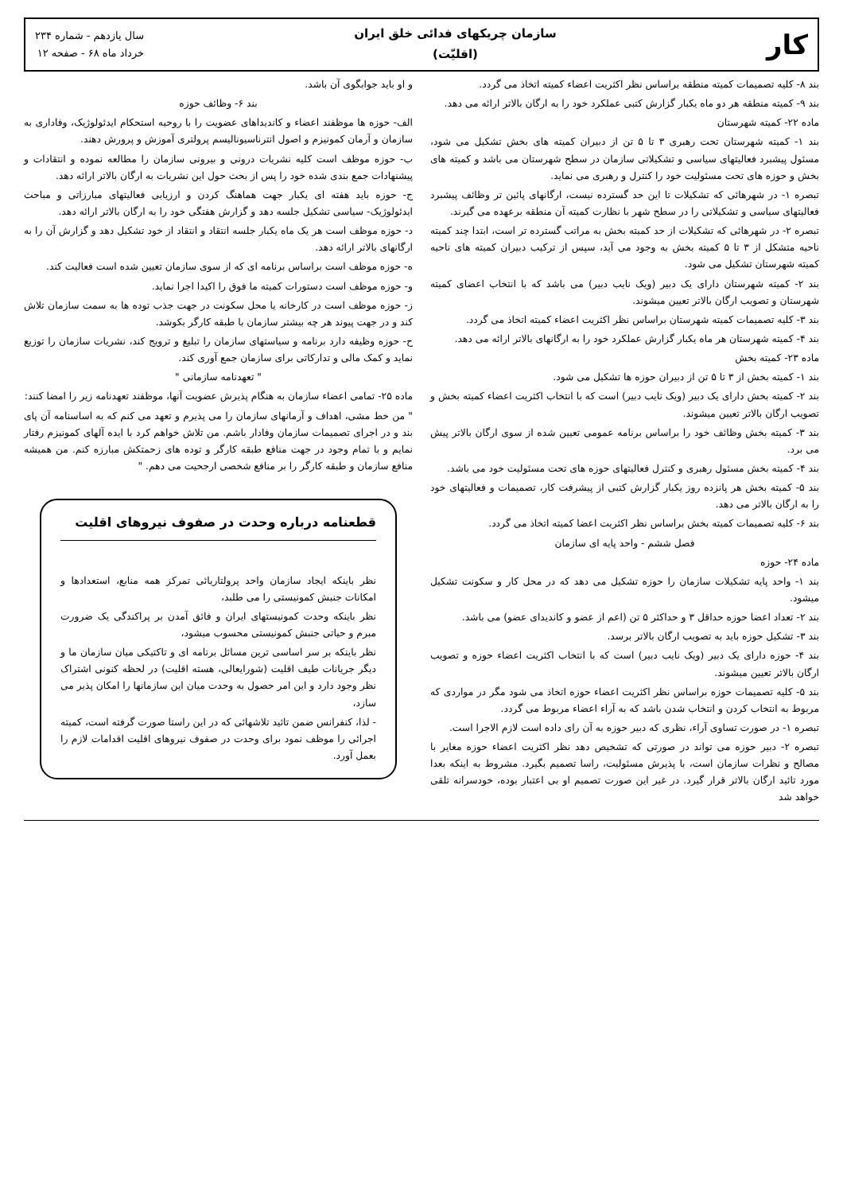کار
سازمان چریکهای فدائی خلق ایران
(اقلیّت)
سال یازدهم - شماره ۲۳۴
خرداد ماه ۶۸ - صفحه ۱۲
بند ۸- کلیه تصمیمات کمیته منطقه براساس نظر اکثریت اعضاء کمیته اتخاذ می گردد.
بند ۹- کمیته منطقه هر دو ماه یکبار گزارش کتبی عملکرد خود را به ارگان بالاتر ارائه می دهد.
ماده ۲۲- کمیته شهرستان
بند ۱- کمیته شهرستان تحت رهبری ۳ تا ۵ تن از دبیران کمیته های بخش تشکیل می شود، مسئول پیشبرد فعالیتهای سیاسی و تشکیلاتی سازمان در سطح شهرستان می باشد و کمیته های بخش و حوزه های تحت مسئولیت خود را کنترل و رهبری می نماید.
تبصره ۱- در شهرهائی که تشکیلات تا این حد گسترده نیست، ارگانهای پائین تر وظائف پیشبرد فعالیتهای سیاسی و تشکیلاتی را در سطح شهر با نظارت کمیته آن منطقه برعهده می گیرند.
تبصره ۲- در شهرهائی که تشکیلات از حد کمیته بخش به مراتب گسترده تر است، ابتدا چند کمیته ناحیه متشکل از ۳ تا ۵ کمیته بخش به وجود می آید، سپس از ترکیب دبیران کمیته های ناحیه کمیته شهرستان تشکیل می شود.
بند ۲- کمیته شهرستان دارای یک دبیر (ویک نایب دبیر) می باشد که با انتخاب اعضای کمیته شهرستان و تصویب ارگان بالاتر تعیین میشوند.
بند ۳- کلیه تصمیمات کمیته شهرستان براساس نظر اکثریت اعضاء کمیته اتخاذ می گردد.
بند ۴- کمیته شهرستان هر ماه یکبار گزارش عملکرد خود را به ارگانهای بالاتر ارائه می دهد.
ماده ۲۳- کمیته بخش
بند ۱- کمیته بخش از ۳ تا ۵ تن از دبیران حوزه ها تشکیل می شود.
بند ۲- کمیته بخش دارای یک دبیر (ویک نایب دبیر) است که با انتخاب اکثریت اعضاء کمیته بخش و تصویب ارگان بالاتر تعیین میشوند.
بند ۳- کمیته بخش وظائف خود را براساس برنامه عمومی تعیین شده از سوی ارگان بالاتر پیش می برد.
بند ۴- کمیته بخش مسئول رهبری و کنترل فعالیتهای حوزه های تحت مسئولیت خود می باشد.
بند ۵- کمیته بخش هر پانزده روز یکبار گزارش کتبی از پیشرفت کار، تصمیمات و فعالیتهای خود را به ارگان بالاتر می دهد.
بند ۶- کلیه تصمیمات کمیته بخش براساس نظر اکثریت اعضا کمیته اتخاذ می گردد.
فصل ششم - واحد پایه ای سازمان
ماده ۲۴- حوزه
بند ۱- واحد پایه تشکیلات سازمان را حوزه تشکیل می دهد که در محل کار و سکونت تشکیل میشود.
بند ۲- تعداد اعضا حوزه حداقل ۳ و حداکثر ۵ تن (اعم از عضو و کاندیدای عضو) می باشد.
بند ۳- تشکیل حوزه باید به تصویب ارگان بالاتر برسد.
بند ۴- حوزه دارای یک دبیر (ویک نایب دبیر) است که با انتخاب اکثریت اعضاء حوزه و تصویب ارگان بالاتر تعیین میشوند.
بند ۵- کلیه تصمیمات حوزه براساس نظر اکثریت اعضاء حوزه اتخاذ می شود مگر در مواردی که مربوط به انتخاب کردن و انتخاب شدن باشد که به آراء اعضاء مربوط می گردد.
تبصره ۱- در صورت تساوی آراء، نظری که دبیر حوزه به آن رای داده است لازم الاجرا است.
تبصره ۲- دبیر حوزه می تواند در صورتی که تشخیص دهد نظر اکثریت اعضاء حوزه مغایر با مصالح و نظرات سازمان است، با پذیرش مسئولیت، راسا تصمیم بگیرد. مشروط به اینکه بعدا مورد تائید ارگان بالاتر قرار گیرد. در غیر این صورت تصمیم او بی اعتبار بوده، خودسرانه تلقی خواهد شد
و او باید جوابگوی آن باشد.
بند ۶- وظائف حوزه
الف- حوزه ها موظفند اعضاء و کاندیداهای عضویت را با روحیه استحکام ایدئولوژیک، وفاداری به سازمان و آرمان کمونیزم و اصول انترناسیونالیسم پرولتری آموزش و پرورش دهند.
ب- حوزه موظف است کلیه نشریات درونی و بیرونی سازمان را مطالعه نموده و انتقادات و پیشنهادات جمع بندی شده خود را پس از بحث حول این نشریات به ارگان بالاتر ارائه دهد.
ج- حوزه باید هفته ای یکبار جهت هماهنگ کردن و ارزیابی فعالیتهای مبارزاتی و مباحث ایدئولوژیک- سیاسی تشکیل جلسه دهد و گزارش هفتگی خود را به ارگان بالاتر ارائه دهد.
د- حوزه موظف است هر یک ماه یکبار جلسه انتقاد و انتقاد از خود تشکیل دهد و گزارش آن را به ارگانهای بالاتر ارائه دهد.
ه- حوزه موظف است براساس برنامه ای که از سوی سازمان تعیین شده است فعالیت کند.
و- حوزه موظف است دستورات کمیته ما فوق را اکیدا اجرا نماید.
ز- حوزه موظف است در کارخانه یا محل سکونت در جهت جذب توده ها به سمت سازمان تلاش کند و در جهت پیوند هر چه بیشتر سازمان با طبقه کارگر بکوشد.
ح- حوزه وظیفه دارد برنامه و سیاستهای سازمان را تبلیغ و ترویج کند، نشریات سازمان را توزیع نماید و کمک مالی و تدارکاتی برای سازمان جمع آوری کند.
" تعهدنامه سازمانی "
ماده ۲۵- تمامی اعضاء سازمان به هنگام پذیرش عضویت آنها، موظفند تعهدنامه زیر را امضا کنند:
" من خط مشی، اهداف و آرمانهای سازمان را می پذیرم و تعهد می کنم که به اساسنامه آن پای بند و در اجرای تصمیمات سازمان وفادار باشم. من تلاش خواهم کرد با ایده آلهای کمونیزم رفتار نمایم و با تمام وجود در جهت منافع طبقه کارگر و توده های زحمتکش مبارزه کنم. من همیشه منافع سازمان و طبقه کارگر را بر منافع شخصی ارجحیت می دهم. "
قطعنامه درباره وحدت در صفوف نیروهای اقلیت
نظر باینکه ایجاد سازمان واحد پرولتاریائی تمرکز همه منابع، استعدادها و امکانات جنبش کمونیستی را می طلبد،
نظر باینکه وحدت کمونیستهای ایران و فائق آمدن بر پراکندگی یک ضرورت مبرم و حیاتی جنبش کمونیستی محسوب میشود،
نظر باینکه بر سر اساسی ترین مسائل برنامه ای و تاکتیکی میان سازمان ما و دیگر جریانات طیف اقلیت (شورایعالی، هسته اقلیت) در لحظه کنونی اشتراک نظر وجود دارد و این امر حصول به وحدت میان این سازمانها را امکان پذیر می سازد،
- لذا، کنفرانس ضمن تائید تلاشهائی که در این راستا صورت گرفته است، کمیته اجرائی را موظف نمود برای وحدت در صفوف نیروهای اقلیت اقدامات لازم را بعمل آورد.